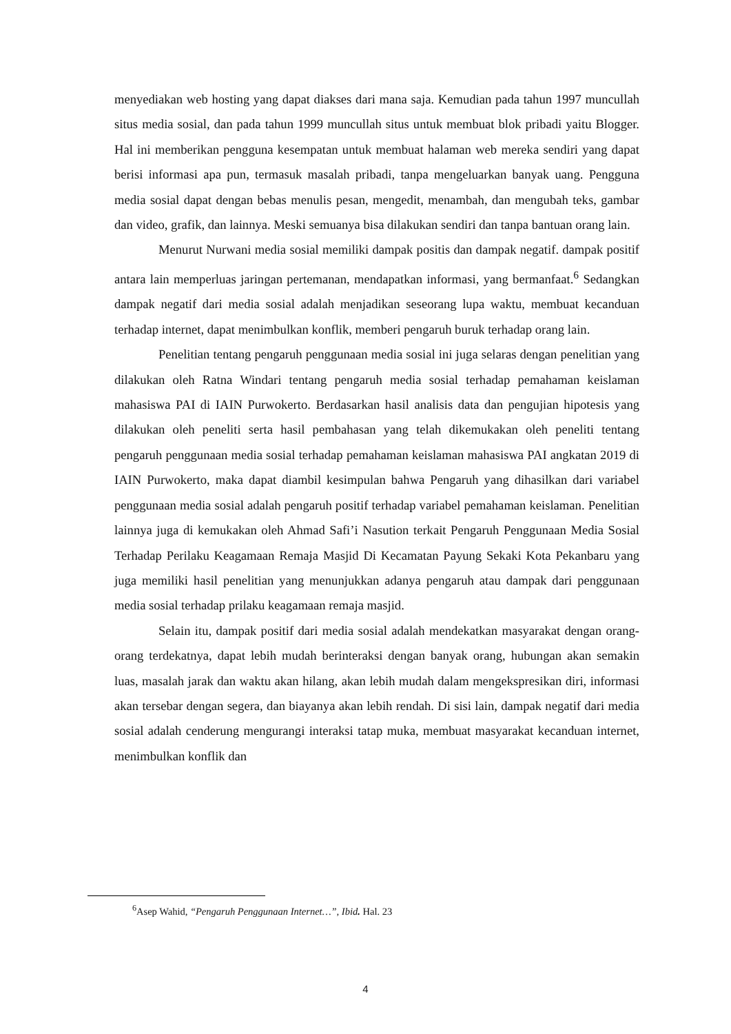menyediakan web hosting yang dapat diakses dari mana saja. Kemudian pada tahun 1997 muncullah situs media sosial, dan pada tahun 1999 muncullah situs untuk membuat blok pribadi yaitu Blogger. Hal ini memberikan pengguna kesempatan untuk membuat halaman web mereka sendiri yang dapat berisi informasi apa pun, termasuk masalah pribadi, tanpa mengeluarkan banyak uang. Pengguna media sosial dapat dengan bebas menulis pesan, mengedit, menambah, dan mengubah teks, gambar dan video, grafik, dan lainnya. Meski semuanya bisa dilakukan sendiri dan tanpa bantuan orang lain.
Menurut Nurwani media sosial memiliki dampak positis dan dampak negatif. dampak positif antara lain memperluas jaringan pertemanan, mendapatkan informasi, yang bermanfaat.<sup>6</sup> Sedangkan dampak negatif dari media sosial adalah menjadikan seseorang lupa waktu, membuat kecanduan terhadap internet, dapat menimbulkan konflik, memberi pengaruh buruk terhadap orang lain.
Penelitian tentang pengaruh penggunaan media sosial ini juga selaras dengan penelitian yang dilakukan oleh Ratna Windari tentang pengaruh media sosial terhadap pemahaman keislaman mahasiswa PAI di IAIN Purwokerto. Berdasarkan hasil analisis data dan pengujian hipotesis yang dilakukan oleh peneliti serta hasil pembahasan yang telah dikemukakan oleh peneliti tentang pengaruh penggunaan media sosial terhadap pemahaman keislaman mahasiswa PAI angkatan 2019 di IAIN Purwokerto, maka dapat diambil kesimpulan bahwa Pengaruh yang dihasilkan dari variabel penggunaan media sosial adalah pengaruh positif terhadap variabel pemahaman keislaman. Penelitian lainnya juga di kemukakan oleh Ahmad Safi’i Nasution terkait Pengaruh Penggunaan Media Sosial Terhadap Perilaku Keagamaan Remaja Masjid Di Kecamatan Payung Sekaki Kota Pekanbaru yang juga memiliki hasil penelitian yang menunjukkan adanya pengaruh atau dampak dari penggunaan media sosial terhadap prilaku keagamaan remaja masjid.
Selain itu, dampak positif dari media sosial adalah mendekatkan masyarakat dengan orang-orang terdekatnya, dapat lebih mudah berinteraksi dengan banyak orang, hubungan akan semakin luas, masalah jarak dan waktu akan hilang, akan lebih mudah dalam mengekspresikan diri, informasi akan tersebar dengan segera, dan biayanya akan lebih rendah. Di sisi lain, dampak negatif dari media sosial adalah cenderung mengurangi interaksi tatap muka, membuat masyarakat kecanduan internet, menimbulkan konflik dan
<sup>6</sup> Asep Wahid, “Pengaruh Penggunaan Internet…”, Ibid. Hal. 23
4